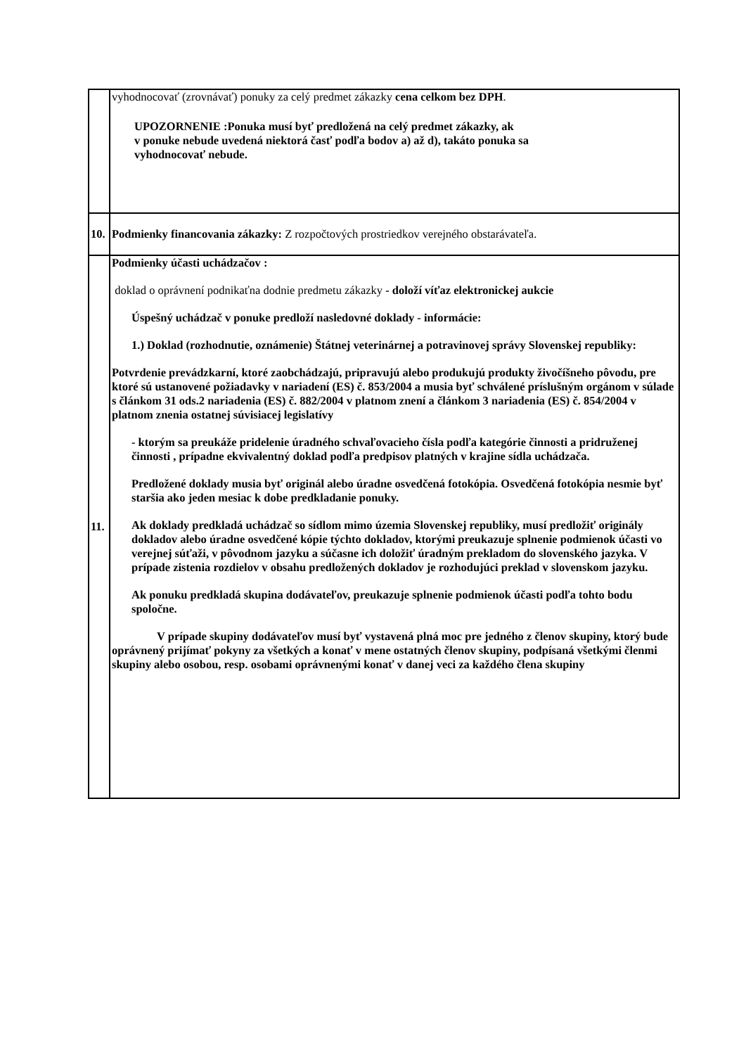| | vyhodnocovať (zrovnávať) ponuky za celý predmet zákazky cena celkom bez DPH . UPOZORNENIE :Ponuka musí byť predložená na celý predmet zákazky, ak v ponuke nebude uvedená niektorá časť podľa bodov a) až d), takáto ponuka sa vyhodnocovať nebude. |
| 10. | Podmienky financovania zákazky: Z rozpočtových prostriedkov verejného obstarávateľa. |
| 11. | Podmienky účasti uchádzačov : doklad o oprávnení podnikaťna dodnie predmetu zákazky - doloží víťaz elektronickej aukcie Úspešný uchádzač v ponuke predloží nasledovné doklady - informácie: 1.) Doklad (rozhodnutie, oznámenie) Štátnej veterinárnej a potravinovej správy Slovenskej republiky: Potvrdenie prevádzkarní, ktoré zaobchádzajú, pripravujú alebo produkujú produkty živočíšneho pôvodu, pre ktoré sú ustanovené požiadavky v nariadení (ES) č. 853/2004 a musia byť schválené príslušným orgánom v súlade s článkom 31 ods.2 nariadenia (ES) č. 882/2004 v platnom znení a článkom 3 nariadenia (ES) č. 854/2004 v platnom znenia ostatnej súvisiacej legislatívy - ktorým sa preukáže pridelenie úradného schvaľovacieho čísla podľa kategórie činnosti a pridruženej činnosti , prípadne ekvivalentný doklad podľa predpisov platných v krajine sídla uchádzača. Predložené doklady musia byť originál alebo úradne osvedčená fotokópia. Osvedčená fotokópia nesmie byť staršia ako jeden mesiac k dobe predkladanie ponuky. Ak doklady predkladá uchádzač so sídlom mimo územia Slovenskej republiky, musí predložiť originály dokladov alebo úradne osvedčené kópie týchto dokladov, ktorými preukazuje splnenie podmienok účasti vo verejnej súťaži, v pôvodnom jazyku a súčasne ich doložiť úradným prekladom do slovenského jazyka. V prípade zistenia rozdielov v obsahu predložených dokladov je rozhodujúci preklad v slovenskom jazyku. Ak ponuku predkladá skupina dodávateľov, preukazuje splnenie podmienok účasti podľa tohto bodu spoločne. V prípade skupiny dodávateľov musí byť vystavená plná moc pre jedného z členov skupiny, ktorý bude oprávnený prijímať pokyny za všetkých a konať v mene ostatných členov skupiny, podpísaná všetkými členmi skupiny alebo osobou, resp. osobami oprávnenými konať v danej veci za každého člena skupiny |